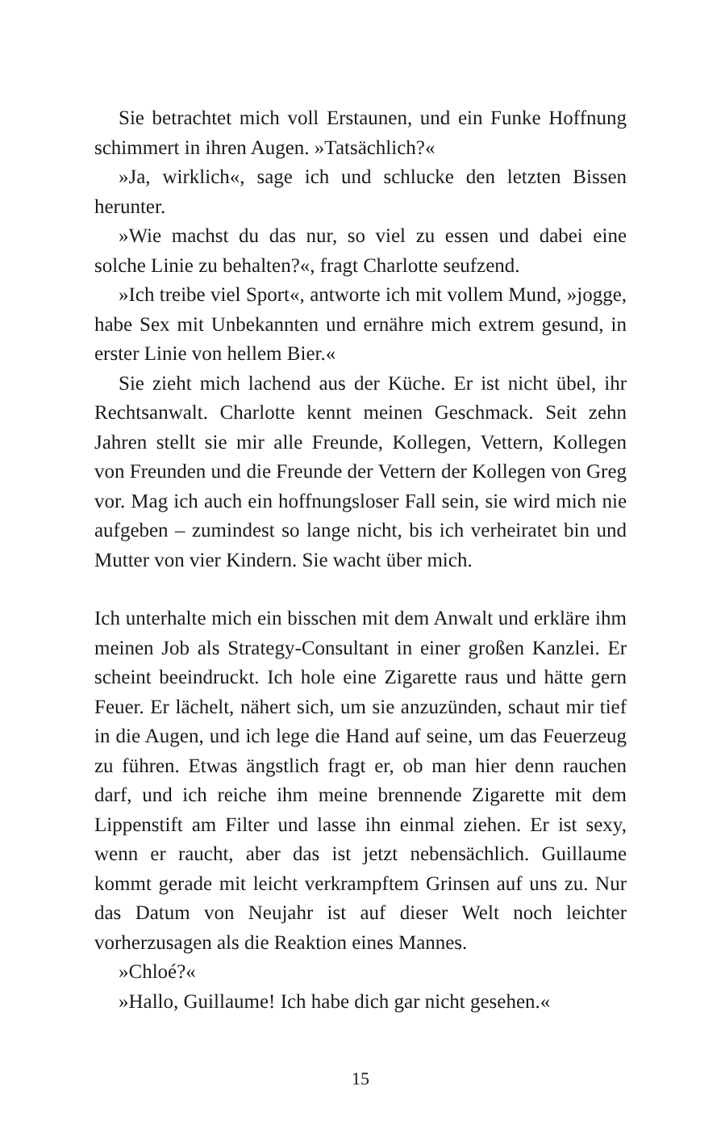Sie betrachtet mich voll Erstaunen, und ein Funke Hoffnung schimmert in ihren Augen. »Tatsächlich?«
»Ja, wirklich«, sage ich und schlucke den letzten Bissen herunter.
»Wie machst du das nur, so viel zu essen und dabei eine solche Linie zu behalten?«, fragt Charlotte seufzend.
»Ich treibe viel Sport«, antworte ich mit vollem Mund, »jogge, habe Sex mit Unbekannten und ernähre mich extrem gesund, in erster Linie von hellem Bier.«
Sie zieht mich lachend aus der Küche. Er ist nicht übel, ihr Rechtsanwalt. Charlotte kennt meinen Geschmack. Seit zehn Jahren stellt sie mir alle Freunde, Kollegen, Vettern, Kollegen von Freunden und die Freunde der Vettern der Kollegen von Greg vor. Mag ich auch ein hoffnungsloser Fall sein, sie wird mich nie aufgeben – zumindest so lange nicht, bis ich verheiratet bin und Mutter von vier Kindern. Sie wacht über mich.
Ich unterhalte mich ein bisschen mit dem Anwalt und erkläre ihm meinen Job als Strategy-Consultant in einer großen Kanzlei. Er scheint beeindruckt. Ich hole eine Zigarette raus und hätte gern Feuer. Er lächelt, nähert sich, um sie anzuzünden, schaut mir tief in die Augen, und ich lege die Hand auf seine, um das Feuerzeug zu führen. Etwas ängstlich fragt er, ob man hier denn rauchen darf, und ich reiche ihm meine brennende Zigarette mit dem Lippenstift am Filter und lasse ihn einmal ziehen. Er ist sexy, wenn er raucht, aber das ist jetzt nebensächlich. Guillaume kommt gerade mit leicht verkrampftem Grinsen auf uns zu. Nur das Datum von Neujahr ist auf dieser Welt noch leichter vorherzusagen als die Reaktion eines Mannes.
»Chloé?«
»Hallo, Guillaume! Ich habe dich gar nicht gesehen.«
15